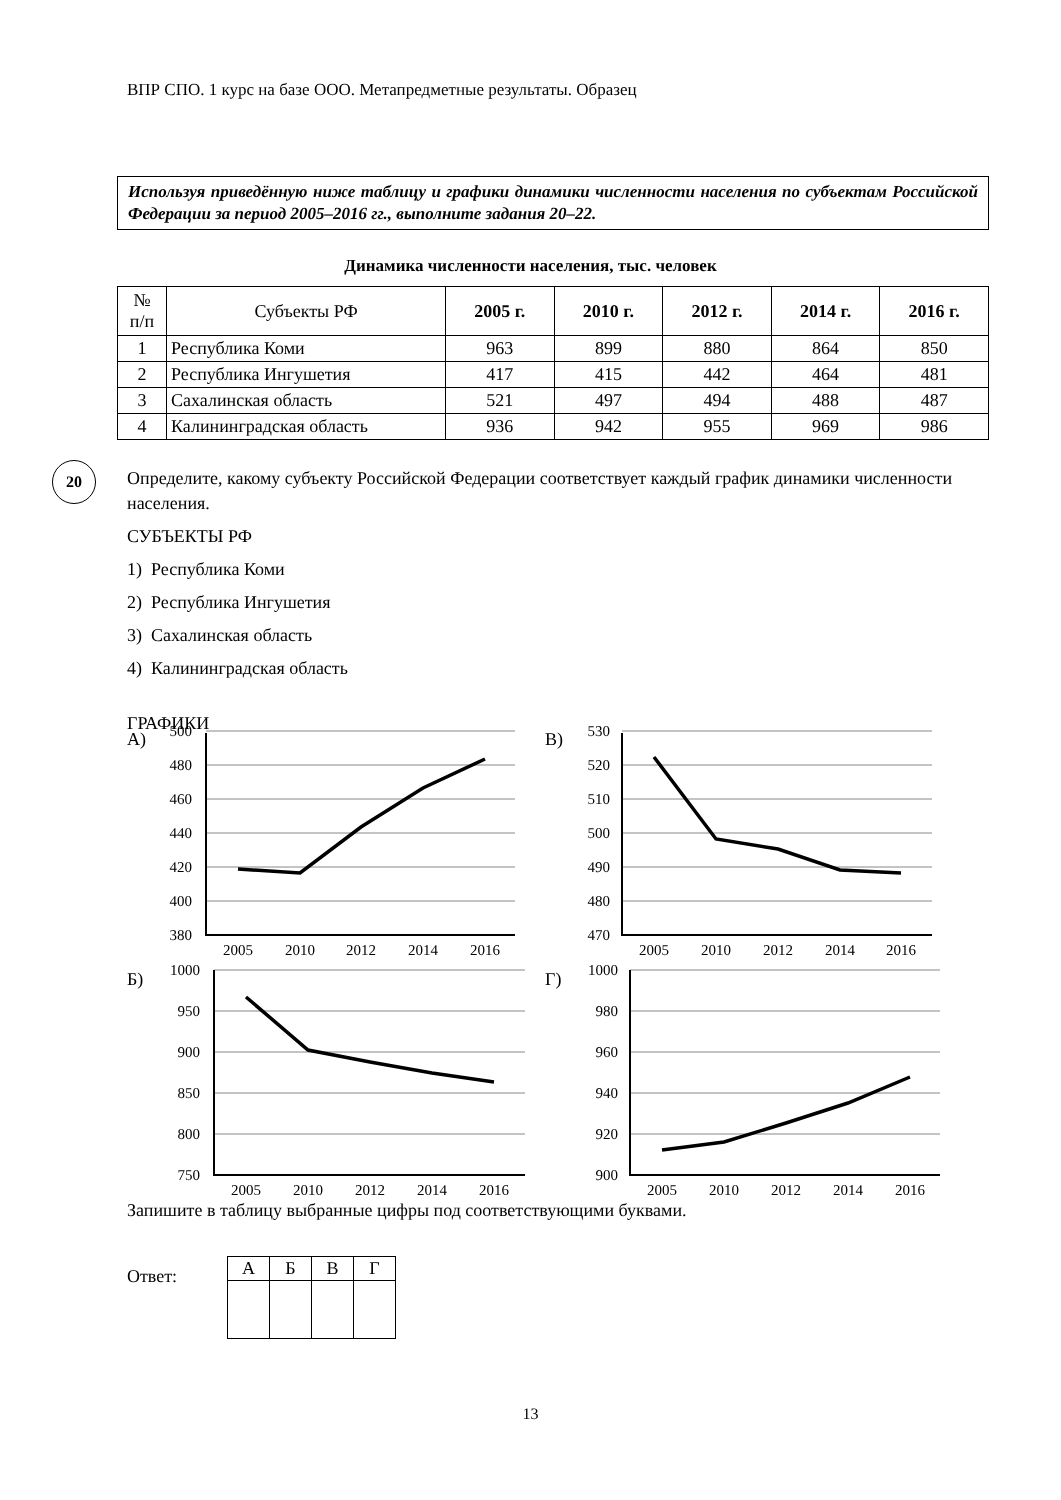ВПР СПО. 1 курс на базе ООО. Метапредметные результаты. Образец
Используя приведённую ниже таблицу и графики динамики численности населения по субъектам Российской Федерации за период 2005–2016 гг., выполните задания 20–22.
Динамика численности населения, тыс. человек
| № п/п | Субъекты РФ | 2005 г. | 2010 г. | 2012 г. | 2014 г. | 2016 г. |
| --- | --- | --- | --- | --- | --- | --- |
| 1 | Республика Коми | 963 | 899 | 880 | 864 | 850 |
| 2 | Республика Ингушетия | 417 | 415 | 442 | 464 | 481 |
| 3 | Сахалинская область | 521 | 497 | 494 | 488 | 487 |
| 4 | Калининградская область | 936 | 942 | 955 | 969 | 986 |
20
Определите, какому субъекту Российской Федерации соответствует каждый график динамики численности населения.
СУБЪЕКТЫ РФ
1) Республика Коми
2) Республика Ингушетия
3) Сахалинская область
4) Калининградская область
ГРАФИКИ
500
480
460
440
420
400
380
530
520
510
500
490
480
470
1000
950
900
850
800
750
1000
980
960
940
920
900
А)
В)
Б)
Г)
2005
2010
2012
2014
2016
2005
2010
2012
2014
2016
2005
2010
2012
2014
2016
2005
2010
2012
2014
2016
Запишите в таблицу выбранные цифры под соответствующими буквами.
Ответ:
| А | Б | В | Г |
13